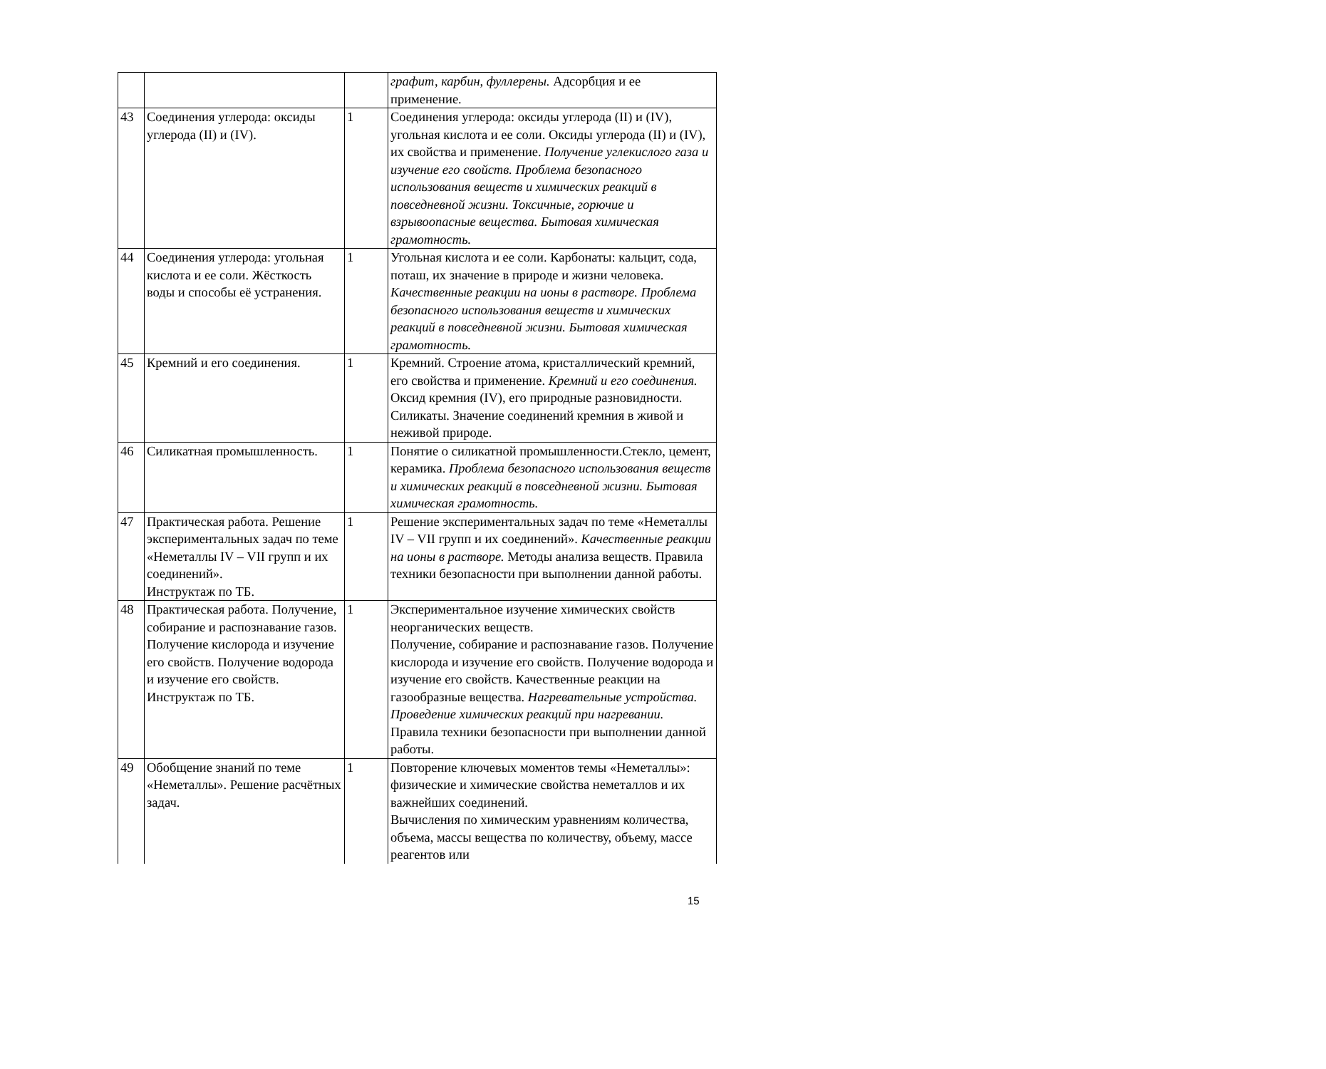| | | | графит, карбин, фуллерены. Адсорбция и ее применение. |
| 43 | Соединения углерода: оксиды углерода (II) и (IV). | 1 | Соединения углерода: оксиды углерода (II) и (IV), угольная кислота и ее соли. Оксиды углерода (II) и (IV), их свойства и применение. Получение углекислого газа и изучение его свойств. Проблема безопасного использования веществ и химических реакций в повседневной жизни. Токсичные, горючие и взрывоопасные вещества. Бытовая химическая грамотность. |
| 44 | Соединения углерода: угольная кислота и ее соли. Жёсткость воды и способы её устранения. | 1 | Угольная кислота и ее соли. Карбонаты: кальцит, сода, поташ, их значение в природе и жизни человека. Качественные реакции на ионы в растворе. Проблема безопасного использования веществ и химических реакций в повседневной жизни. Бытовая химическая грамотность. |
| 45 | Кремний и его соединения. | 1 | Кремний. Строение атома, кристаллический кремний, его свойства и применение. Кремний и его соединения. Оксид кремния (IV), его природные разновидности. Силикаты. Значение соединений кремния в живой и неживой природе. |
| 46 | Силикатная промышленность. | 1 | Понятие о силикатной промышленности.Стекло, цемент, керамика. Проблема безопасного использования веществ и химических реакций в повседневной жизни. Бытовая химическая грамотность. |
| 47 | Практическая работа. Решение экспериментальных задач по теме «Неметаллы IV – VII групп и их соединений». Инструктаж по ТБ. | 1 | Решение экспериментальных задач по теме «Неметаллы IV – VII групп и их соединений». Качественные реакции на ионы в растворе. Методы анализа веществ. Правила техники безопасности при выполнении данной работы. |
| 48 | Практическая работа. Получение, собирание и распознавание газов. Получение кислорода и изучение его свойств. Получение водорода и изучение его свойств. Инструктаж по ТБ. | 1 | Экспериментальное изучение химических свойств неорганических веществ. Получение, собирание и распознавание газов. Получение кислорода и изучение его свойств. Получение водорода и изучение его свойств. Качественные реакции на газообразные вещества. Нагревательные устройства. Проведение химических реакций при нагревании. Правила техники безопасности при выполнении данной работы. |
| 49 | Обобщение знаний по теме «Неметаллы». Решение расчётных задач. | 1 | Повторение ключевых моментов темы «Неметаллы»: физические и химические свойства неметаллов и их важнейших соединений. Вычисления по химическим уравнениям количества, объема, массы вещества по количеству, объему, массе реагентов или |
15